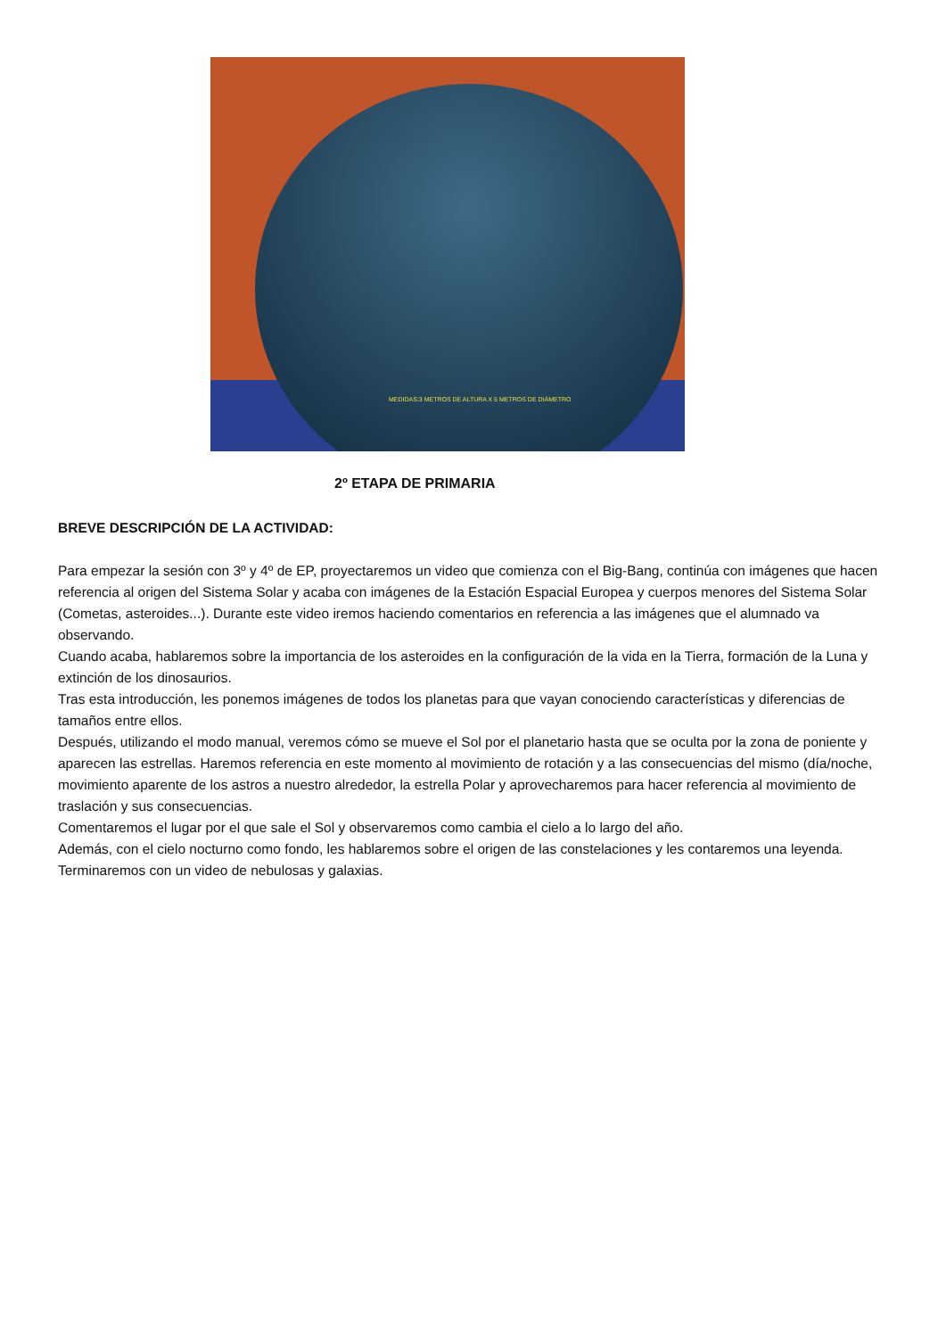MEDIDAS:3 METROS DE ALTURA X 5 METROS DE DIÁMETRO
2º ETAPA DE PRIMARIA
BREVE DESCRIPCIÓN DE LA ACTIVIDAD:
Para empezar la sesión con 3º y 4º de EP, proyectaremos un video que comienza con el Big-Bang, continúa con imágenes que hacen referencia al origen del Sistema Solar y acaba con imágenes de la Estación Espacial Europea y cuerpos menores del Sistema Solar (Cometas, asteroides...). Durante este video iremos haciendo comentarios en referencia a las imágenes que el alumnado va observando.
Cuando acaba, hablaremos sobre la importancia de los asteroides en la configuración de la vida en la Tierra, formación de la Luna y extinción de los dinosaurios.
Tras esta introducción, les ponemos imágenes de todos los planetas para que vayan conociendo características y diferencias de tamaños entre ellos.
Después, utilizando el modo manual, veremos cómo se mueve el Sol por el planetario hasta que se oculta por la zona de poniente y aparecen las estrellas. Haremos referencia en este momento al movimiento de rotación y a las consecuencias del mismo (día/noche, movimiento aparente de los astros a nuestro alrededor, la estrella Polar y aprovecharemos para hacer referencia al movimiento de traslación y sus consecuencias.
Comentaremos el lugar por el que sale el Sol y observaremos como cambia el cielo a lo largo del año.
Además, con el cielo nocturno como fondo, les hablaremos sobre el origen de las constelaciones y les contaremos una leyenda.
Terminaremos con un video de nebulosas y galaxias.